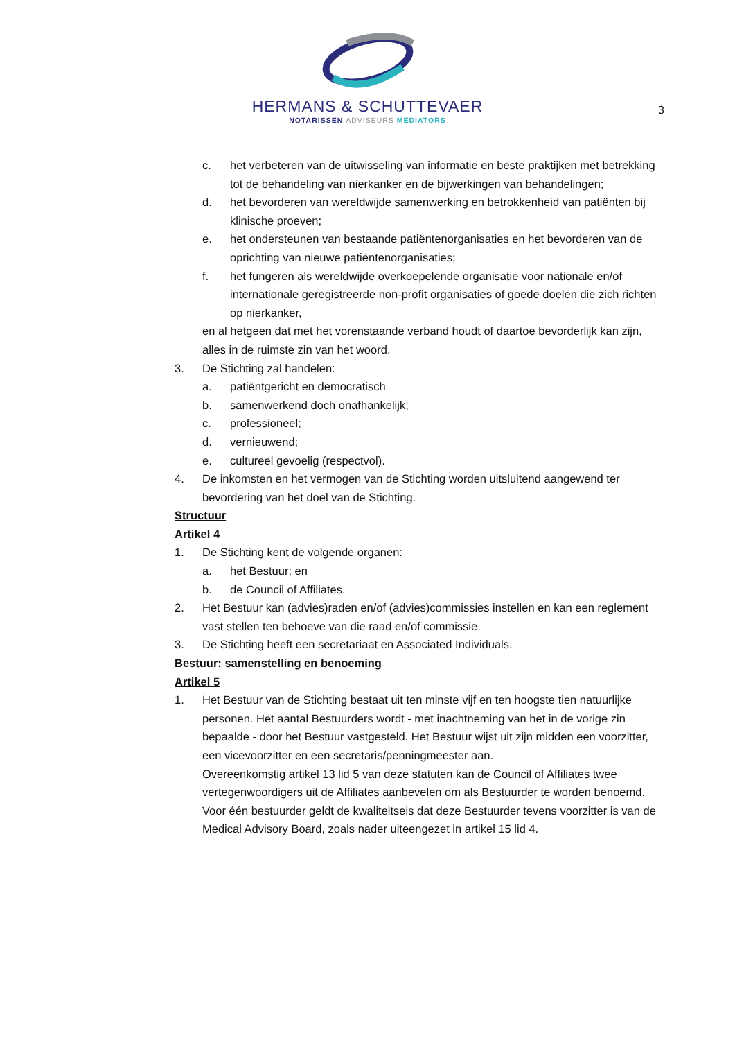HERMANS & SCHUTTEVAER
NOTARISSEN ADVISEURS MEDIATORS
3
c. het verbeteren van de uitwisseling van informatie en beste praktijken met betrekking tot de behandeling van nierkanker en de bijwerkingen van behandelingen;
d. het bevorderen van wereldwijde samenwerking en betrokkenheid van patiënten bij klinische proeven;
e. het ondersteunen van bestaande patiëntenorganisaties en het bevorderen van de oprichting van nieuwe patiëntenorganisaties;
f. het fungeren als wereldwijde overkoepelende organisatie voor nationale en/of internationale geregistreerde non-profit organisaties of goede doelen die zich richten op nierkanker,
en al hetgeen dat met het vorenstaande verband houdt of daartoe bevorderlijk kan zijn, alles in de ruimste zin van het woord.
3. De Stichting zal handelen:
a. patiëntgericht en democratisch
b. samenwerkend doch onafhankelijk;
c. professioneel;
d. vernieuwend;
e. cultureel gevoelig (respectvol).
4. De inkomsten en het vermogen van de Stichting worden uitsluitend aangewend ter bevordering van het doel van de Stichting.
Structuur
Artikel 4
1. De Stichting kent de volgende organen:
a. het Bestuur; en
b. de Council of Affiliates.
2. Het Bestuur kan (advies)raden en/of (advies)commissies instellen en kan een reglement vast stellen ten behoeve van die raad en/of commissie.
3. De Stichting heeft een secretariaat en Associated Individuals.
Bestuur: samenstelling en benoeming
Artikel 5
1. Het Bestuur van de Stichting bestaat uit ten minste vijf en ten hoogste tien natuurlijke personen. Het aantal Bestuurders wordt - met inachtneming van het in de vorige zin bepaalde - door het Bestuur vastgesteld. Het Bestuur wijst uit zijn midden een voorzitter, een vicevoorzitter en een secretaris/penningmeester aan.
Overeenkomstig artikel 13 lid 5 van deze statuten kan de Council of Affiliates twee vertegenwoordigers uit de Affiliates aanbevelen om als Bestuurder te worden benoemd.
Voor één bestuurder geldt de kwaliteitseis dat deze Bestuurder tevens voorzitter is van de Medical Advisory Board, zoals nader uiteengezet in artikel 15 lid 4.